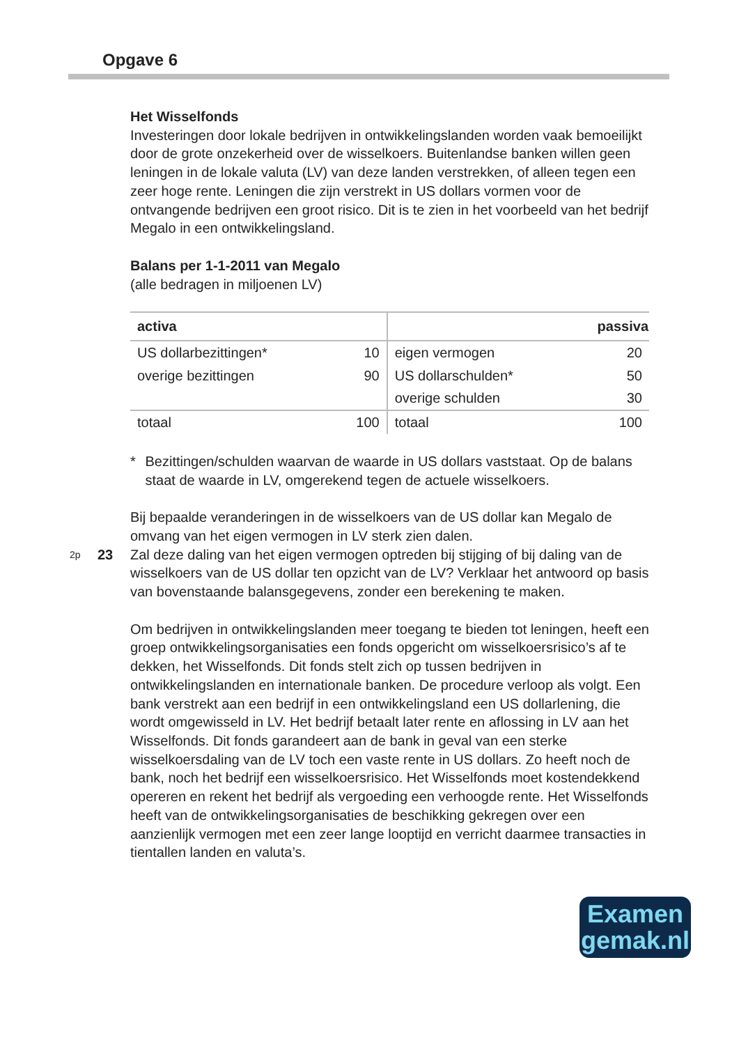Opgave 6
Het Wisselfonds
Investeringen door lokale bedrijven in ontwikkelingslanden worden vaak bemoeilijkt door de grote onzekerheid over de wisselkoers. Buitenlandse banken willen geen leningen in de lokale valuta (LV) van deze landen verstrekken, of alleen tegen een zeer hoge rente. Leningen die zijn verstrekt in US dollars vormen voor de ontvangende bedrijven een groot risico. Dit is te zien in het voorbeeld van het bedrijf Megalo in een ontwikkelingsland.
Balans per 1-1-2011 van Megalo
(alle bedragen in miljoenen LV)
| activa | | | passiva |
| --- | --- | --- | --- |
| US dollarbezittingen* | 10 | eigen vermogen | 20 |
| overige bezittingen | 90 | US dollarschulden* | 50 |
| | | overige schulden | 30 |
| totaal | 100 | totaal | 100 |
* Bezittingen/schulden waarvan de waarde in US dollars vaststaat. Op de balans staat de waarde in LV, omgerekend tegen de actuele wisselkoers.
Bij bepaalde veranderingen in de wisselkoers van de US dollar kan Megalo de omvang van het eigen vermogen in LV sterk zien dalen.
2p 23 Zal deze daling van het eigen vermogen optreden bij stijging of bij daling van de wisselkoers van de US dollar ten opzicht van de LV? Verklaar het antwoord op basis van bovenstaande balansgegevens, zonder een berekening te maken.
Om bedrijven in ontwikkelingslanden meer toegang te bieden tot leningen, heeft een groep ontwikkelingsorganisaties een fonds opgericht om wisselkoersrisico’s af te dekken, het Wisselfonds. Dit fonds stelt zich op tussen bedrijven in ontwikkelingslanden en internationale banken. De procedure verloop als volgt. Een bank verstrekt aan een bedrijf in een ontwikkelingsland een US dollarlening, die wordt omgewisseld in LV. Het bedrijf betaalt later rente en aflossing in LV aan het Wisselfonds. Dit fonds garandeert aan de bank in geval van een sterke wisselkoersdaling van de LV toch een vaste rente in US dollars. Zo heeft noch de bank, noch het bedrijf een wisselkoersrisico. Het Wisselfonds moet kostendekkend opereren en rekent het bedrijf als vergoeding een verhoogde rente. Het Wisselfonds heeft van de ontwikkelingsorganisaties de beschikking gekregen over een aanzienlijk vermogen met een zeer lange looptijd en verricht daarmee transacties in tientallen landen en valuta’s.
Examen
gemak.nl